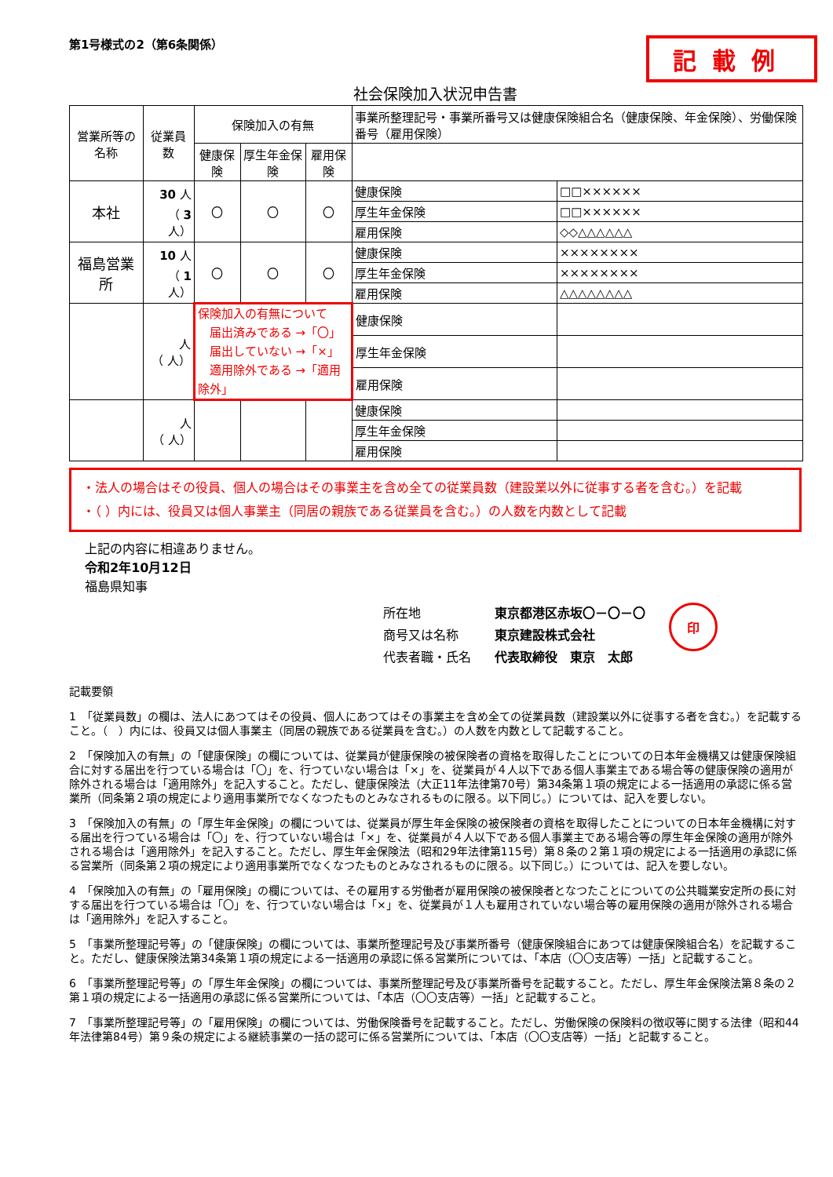第1号様式の2（第6条関係）
記載例
社会保険加入状況申告書
| 営業所等の名称 | 従業員数 | 保険加入の有無 | | | 事業所整理記号・事業所番号又は健康保険組合名（健康保険、年金保険）、労働保険番号（雇用保険） | |
| --- | --- | --- | --- | --- | --- | --- |
| | | 健康保険 | 厚生年金保険 | 雇用保険 | | |
| 本社 | 30 人 （ 3 人） | 〇 | 〇 | 〇 | 健康保険 | □□×××××× |
| | | | | | 厚生年金保険 | □□×××××× |
| | | | | | 雇用保険 | ◇◇△△△△△△ |
| 福島営業所 | 10 人 （ 1 人） | 〇 | 〇 | 〇 | 健康保険 | ×××××××× |
| | | | | | 厚生年金保険 | ×××××××× |
| | | | | | 雇用保険 | △△△△△△△△ |
| | 人 （ 人） | 保険加入の有無について 届出済みである →「〇」 届出していない →「×」 適用除外である →「適用除外」 | | | 健康保険 | |
| | | | | | 厚生年金保険 | |
| | | | | | 雇用保険 | |
| | 人 （ 人） | | | | 健康保険 | |
| | | | | | 厚生年金保険 | |
| | | | | | 雇用保険 | |
・法人の場合はその役員、個人の場合はその事業主を含め全ての従業員数（建設業以外に従事する者を含む。）を記載
・（ ）内には、役員又は個人事業主（同居の親族である従業員を含む。）の人数を内数として記載
上記の内容に相違ありません。
令和2年10月12日
福島県知事
所在地
商号又は名称
代表者職・氏名
東京都港区赤坂〇－〇－〇
東京建設株式会社
代表取締役　東京　太郎
印
記載要領
1　「従業員数」の欄は、法人にあつてはその役員、個人にあつてはその事業主を含め全ての従業員数（建設業以外に従事する者を含む。）を記載すること。（　）内には、役員又は個人事業主（同居の親族である従業員を含む。）の人数を内数として記載すること。
2　「保険加入の有無」の「健康保険」の欄については、従業員が健康保険の被保険者の資格を取得したことについての日本年金機構又は健康保険組合に対する届出を行つている場合は「〇」を、行つていない場合は「×」を、従業員が４人以下である個人事業主である場合等の健康保険の適用が除外される場合は「適用除外」を記入すること。ただし、健康保険法（大正11年法律第70号）第34条第１項の規定による一括適用の承認に係る営業所（同条第２項の規定により適用事業所でなくなつたものとみなされるものに限る。以下同じ。）については、記入を要しない。
3　「保険加入の有無」の「厚生年金保険」の欄については、従業員が厚生年金保険の被保険者の資格を取得したことについての日本年金機構に対する届出を行つている場合は「〇」を、行つていない場合は「×」を、従業員が４人以下である個人事業主である場合等の厚生年金保険の適用が除外される場合は「適用除外」を記入すること。ただし、厚生年金保険法（昭和29年法律第115号）第８条の２第１項の規定による一括適用の承認に係る営業所（同条第２項の規定により適用事業所でなくなつたものとみなされるものに限る。以下同じ。）については、記入を要しない。
4　「保険加入の有無」の「雇用保険」の欄については、その雇用する労働者が雇用保険の被保険者となつたことについての公共職業安定所の長に対する届出を行つている場合は「〇」を、行つていない場合は「×」を、従業員が１人も雇用されていない場合等の雇用保険の適用が除外される場合は「適用除外」を記入すること。
5　「事業所整理記号等」の「健康保険」の欄については、事業所整理記号及び事業所番号（健康保険組合にあつては健康保険組合名）を記載すること。ただし、健康保険法第34条第１項の規定による一括適用の承認に係る営業所については、「本店（〇〇支店等）一括」と記載すること。
6　「事業所整理記号等」の「厚生年金保険」の欄については、事業所整理記号及び事業所番号を記載すること。ただし、厚生年金保険法第８条の２第１項の規定による一括適用の承認に係る営業所については、「本店（〇〇支店等）一括」と記載すること。
7　「事業所整理記号等」の「雇用保険」の欄については、労働保険番号を記載すること。ただし、労働保険の保険料の徴収等に関する法律（昭和44年法律第84号）第９条の規定による継続事業の一括の認可に係る営業所については、「本店（〇〇支店等）一括」と記載すること。